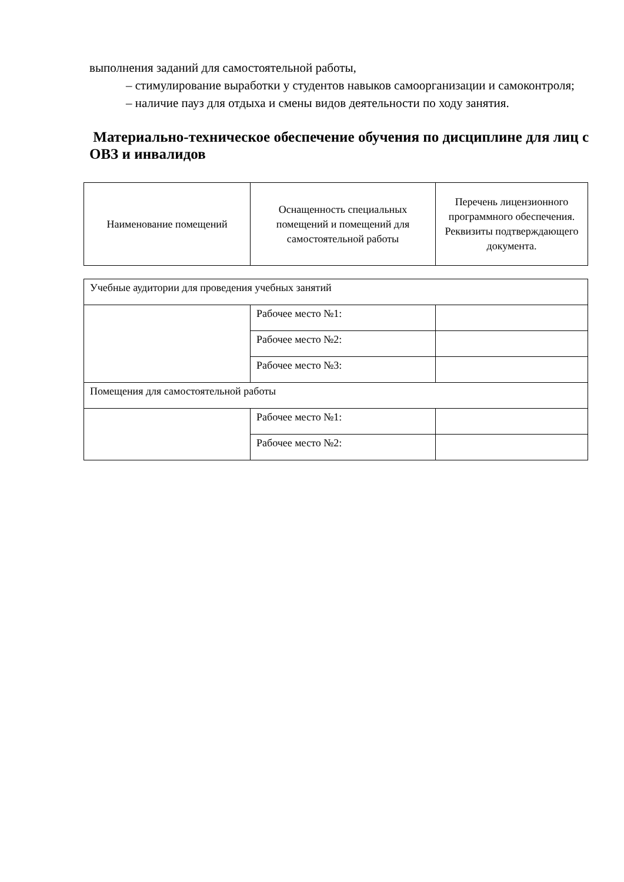выполнения заданий для самостоятельной работы,
– стимулирование выработки у студентов навыков самоорганизации и самоконтроля;
– наличие пауз для отдыха и смены видов деятельности по ходу занятия.
Материально-техническое обеспечение обучения по дисциплине для лиц с ОВЗ и инвалидов
| Наименование помещений | Оснащенность специальных помещений и помещений для самостоятельной работы | Перечень лицензионного программного обеспечения. Реквизиты подтверждающего документа. |
| --- | --- | --- |
| Учебные аудитории для проведения учебных занятий | | |
| | Рабочее место №1: | |
| | Рабочее место №2: | |
| | Рабочее место №3: | |
| Помещения для самостоятельной работы | | |
| | Рабочее место №1: | |
| | Рабочее место №2: | |